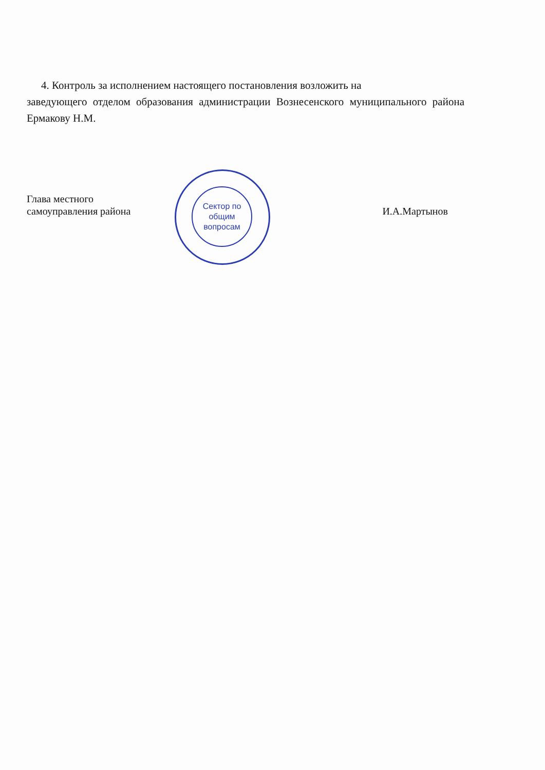4. Контроль за исполнением настоящего постановления возложить на
заведующего отделом образования администрации Вознесенского муниципального района Ермакову Н.М.
Сектор по
общим
вопросам
Глава местного
самоуправления района
И.А.Мартынов